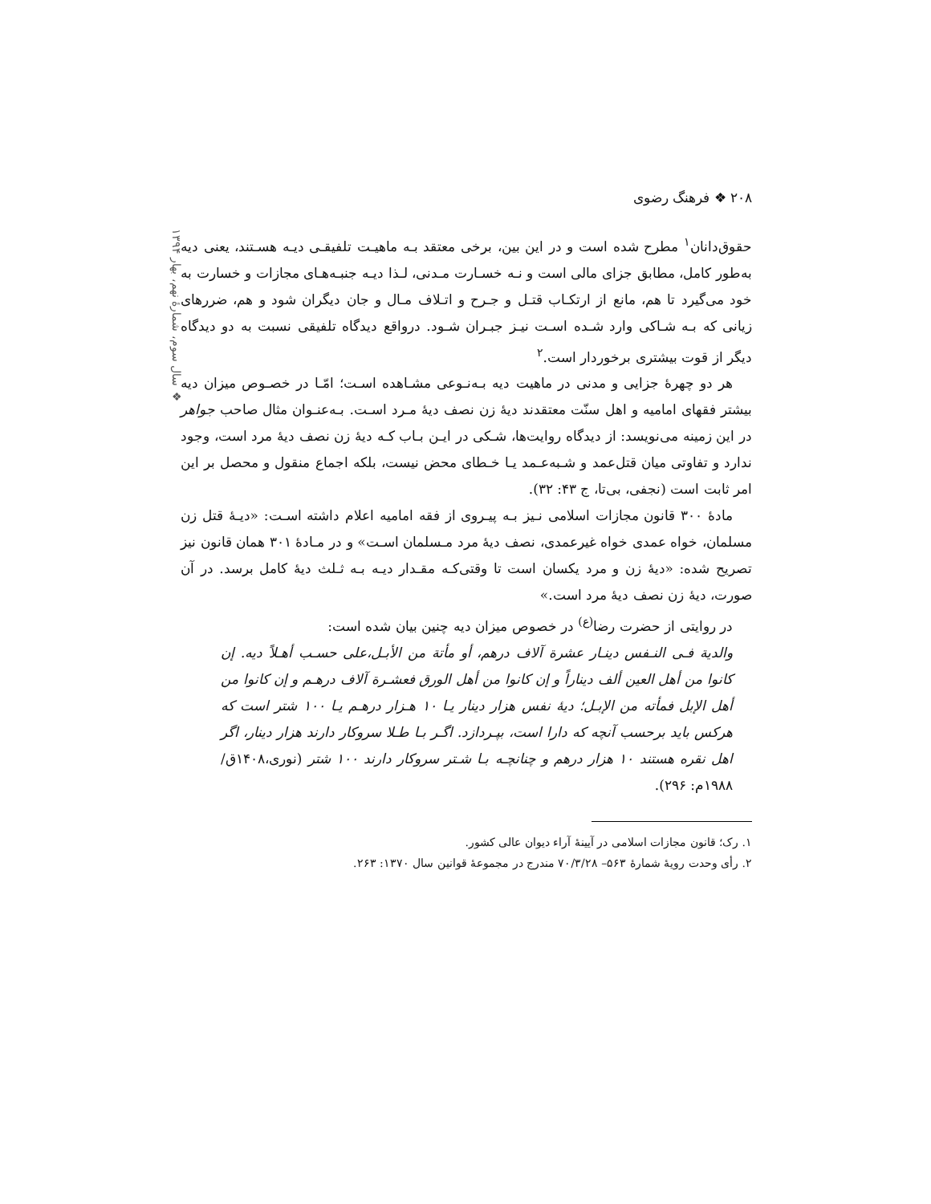۲۰۸ ❖ فرهنگ رضوی
❖ سال سوم، شمارهٔ نهم، بهار ۱۳۹۴
حقوق‌دانان<sup>۱</sup> مطرح شده است و در این بین، برخی معتقد بـه ماهیـت تلفیقـی دیـه هسـتند، یعنی دیه به‌طور کامل، مطابق جزای مالی است و نـه خسـارت مـدنی، لـذا دیـه جنبـه‌هـای مجازات و خسارت به خود می‌گیرد تا هم، مانع از ارتکـاب قتـل و جـرح و اتـلاف مـال و جان دیگران شود و هم، ضررهای زیانی که بـه شـاکی وارد شـده اسـت نیـز جبـران شـود. درواقع دیدگاه تلفیقی نسبت به دو دیدگاه دیگر از قوت بیشتری برخوردار است.<sup>۲</sup>
هر دو چهرهٔ جزایی و مدنی در ماهیت دیه بـه‌نـوعی مشـاهده اسـت؛ امّـا در خصـوص میزان دیه بیشتر فقهای امامیه و اهل سنّت معتقدند دیهٔ زن نصف دیهٔ مـرد اسـت. بـه‌عنـوان مثال صاحب جواهر در این زمینه می‌نویسد: از دیدگاه روایت‌ها، شـکی در ایـن بـاب کـه دیهٔ زن نصف دیهٔ مرد است، وجود ندارد و تفاوتی میان قتل‌عمد و شـبه‌عـمد یـا خـطای محض نیست، بلکه اجماع منقول و محصل بر این امر ثابت است (نجفی، بی‌تا، ج ۴۳: ۳۲).
مادهٔ ۳۰۰ قانون مجازات اسلامی نـیز بـه پیـروی از فقه امامیه اعلام داشته اسـت: «دیـهٔ قتل زن مسلمان، خواه عمدی خواه غیرعمدی، نصف دیهٔ مرد مـسلمان اسـت» و در مـادهٔ ۳۰۱ همان قانون نیز تصریح شده: «دیهٔ زن و مرد یکسان است تا وقتی‌کـه مقـدار دیـه بـه ثـلث دیهٔ کامل برسد. در آن صورت، دیهٔ زن نصف دیهٔ مرد است.»
در روایتی از حضرت رضا<sup>(ع)</sup> در خصوص میزان دیه چنین بیان شده است:
والدیة فـی النـفس دینـار عشرة آلاف درهم، أو مأتة من الأبـل،علی حسـب أهـلاً دیه. إن کانوا من أهل العین ألف دیناراً و إن کانوا من أهل الورق فعشـرة آلاف درهـم و إن کانوا من أهل الإبل فمأته من الإبـل؛ دیهٔ نفس هزار دینار یـا ۱۰ هـزار درهـم یـا ۱۰۰ شتر است که هرکس باید برحسب آنچه که دارا است، بپـردازد. اگـر بـا طـلا سروکار دارند هزار دینار، اگر اهل نقره هستند ۱۰ هزار درهم و چنانچـه بـا شـتر سروکار دارند ۱۰۰ شتر (نوری،۱۴۰۸ق/۱۹۸۸م: ۲۹۶).
۱. رک؛ قانون مجازات اسلامی در آیینهٔ آراء دیوان عالی کشور.
۲. رأی وحدت رویهٔ شمارهٔ ۵۶۳– ۷۰/۳/۲۸ مندرج در مجموعهٔ قوانین سال ۱۳۷۰: ۲۶۳.